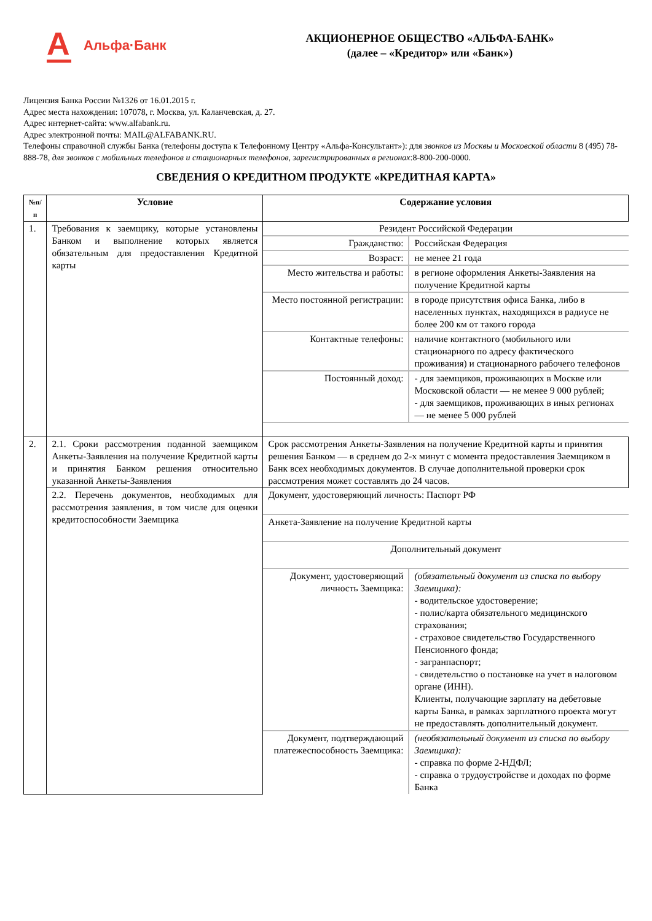А Альфа·Банк
АКЦИОНЕРНОЕ ОБЩЕСТВО «АЛЬФА-БАНК»
(далее – «Кредитор» или «Банк»)
Лицензия Банка России №1326 от 16.01.2015 г.
Адрес места нахождения: 107078, г. Москва, ул. Каланчевская, д. 27.
Адрес интернет-сайта: www.alfabank.ru.
Адрес электронной почты: MAIL@ALFABANK.RU.
Телефоны справочной службы Банка (телефоны доступа к Телефонному Центру «Альфа-Консультант»): для звонков из Москвы и Московской области 8 (495) 78-888-78, для звонков с мобильных телефонов и стационарных телефонов, зарегистрированных в регионах:8-800-200-0000.
СВЕДЕНИЯ О КРЕДИТНОМ ПРОДУКТЕ «КРЕДИТНАЯ КАРТА»
| №п/п | Условие | Содержание условия |
| --- | --- | --- |
| 1. | Требования к заемщику, которые установлены Банком и выполнение которых является обязательным для предоставления Кредитной карты | / Резидент Российской Федерации / / / Гражданство: / Российская Федерация / / Возраст: / не менее 21 года / / Место жительства и работы: / в регионе оформления Анкеты-Заявления на получение Кредитной карты / / Место постоянной регистрации: / в городе присутствия офиса Банка, либо в населенных пунктах, находящихся в радиусе не более 200 км от такого города / / Контактные телефоны: / наличие контактного (мобильного или стационарного по адресу фактического проживания) и стационарного рабочего телефонов / / Постоянный доход: / - для заемщиков, проживающих в Москве или Московской области — не менее 9 000 рублей; - для заемщиков, проживающих в иных регионах — не менее 5 000 рублей / |
| 2. | 2.1. Сроки рассмотрения поданной заемщиком Анкеты-Заявления на получение Кредитной карты и принятия Банком решения относительно указанной Анкеты-Заявления | Срок рассмотрения Анкеты-Заявления на получение Кредитной карты и принятия решения Банком — в среднем до 2-х минут с момента предоставления Заемщиком в Банк всех необходимых документов. В случае дополнительной проверки срок рассмотрения может составлять до 24 часов. |
| | 2.2. Перечень документов, необходимых для рассмотрения заявления, в том числе для оценки кредитоспособности Заемщика | / Документ, удостоверяющий личность: Паспорт РФ / / / Анкета-Заявление на получение Кредитной карты / / / Дополнительный документ / / / Документ, удостоверяющий личность Заемщика: / (обязательный документ из списка по выбору Заемщика): - водительское удостоверение; - полис/карта обязательного медицинского страхования; - страховое свидетельство Государственного Пенсионного фонда; - загранпаспорт; - свидетельство о постановке на учет в налоговом органе (ИНН). Клиенты, получающие зарплату на дебетовые карты Банка, в рамках зарплатного проекта могут не предоставлять дополнительный документ. / / Документ, подтверждающий платежеспособность Заемщика: / (необязательный документ из списка по выбору Заемщика): - справка по форме 2-НДФЛ; - справка о трудоустройстве и доходах по форме Банка / |